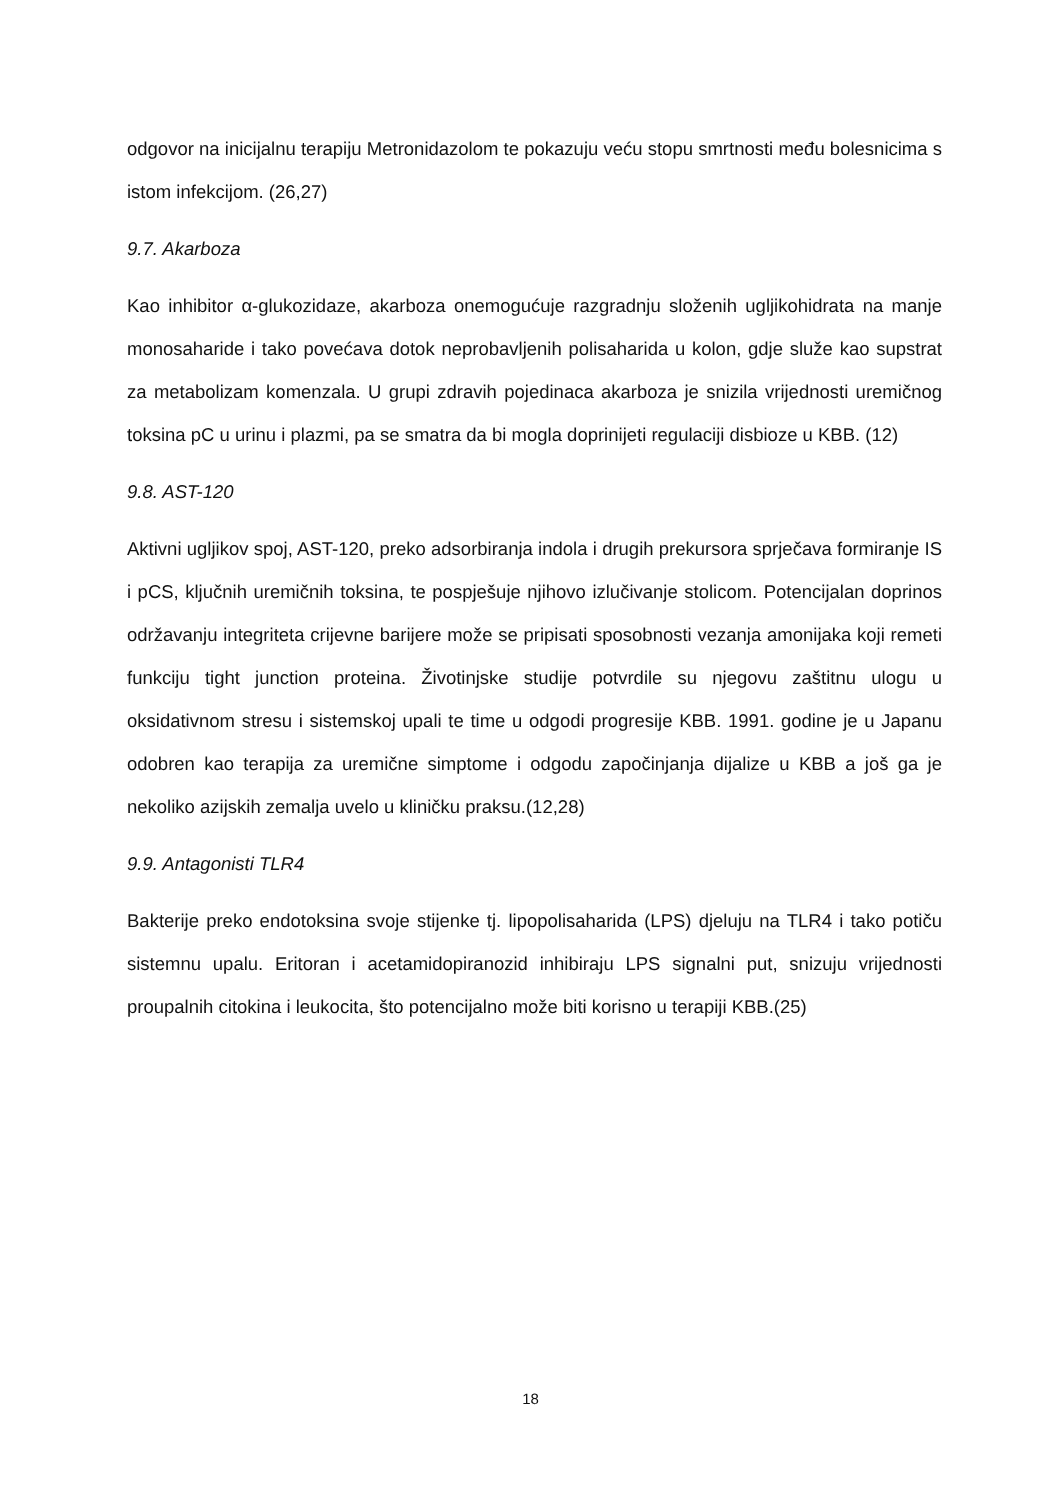odgovor na inicijalnu terapiju Metronidazolom te pokazuju veću stopu smrtnosti među bolesnicima s istom infekcijom. (26,27)
9.7. Akarboza
Kao inhibitor α-glukozidaze, akarboza onemogućuje razgradnju složenih ugljikohidrata na manje monosaharide i tako povećava dotok neprobavljenih polisaharida u kolon, gdje služe kao supstrat za metabolizam komenzala. U grupi zdravih pojedinaca akarboza je snizila vrijednosti uremičnog toksina pC u urinu i plazmi, pa se smatra da bi mogla doprinijeti regulaciji disbioze u KBB. (12)
9.8. AST-120
Aktivni ugljikov spoj, AST-120, preko adsorbiranja indola i drugih prekursora sprječava formiranje IS i pCS, ključnih uremičnih toksina, te pospješuje njihovo izlučivanje stolicom. Potencijalan doprinos održavanju integriteta crijevne barijere može se pripisati sposobnosti vezanja amonijaka koji remeti funkciju tight junction proteina. Životinjske studije potvrdile su njegovu zaštitnu ulogu u oksidativnom stresu i sistemskoj upali te time u odgodi progresije KBB. 1991. godine je u Japanu odobren kao terapija za uremične simptome i odgodu započinjanja dijalize u KBB a još ga je nekoliko azijskih zemalja uvelo u kliničku praksu.(12,28)
9.9. Antagonisti TLR4
Bakterije preko endotoksina svoje stijenke tj. lipopolisaharida (LPS) djeluju na TLR4 i tako potiču sistemnu upalu. Eritoran i acetamidopiranozid inhibiraju LPS signalni put, snizuju vrijednosti proupalnih citokina i leukocita, što potencijalno može biti korisno u terapiji KBB.(25)
18